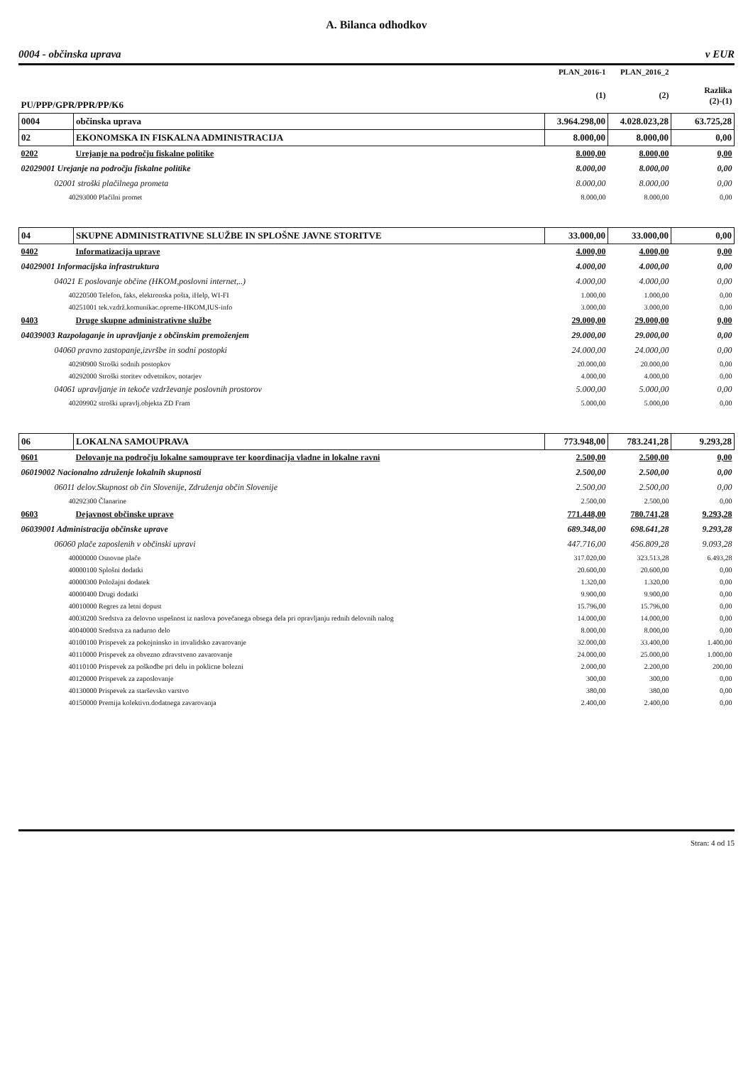A. Bilanca odhodkov
0004 - občinska uprava v EUR
| | | PLAN_2016-1 | PLAN_2016_2 | |
| --- | --- | --- | --- | --- |
| PU/PPP/GPR/PPR/PP/K6 | | (1) | (2) | Razlika (2)-(1) |
| 0004 | občinska uprava | 3.964.298,00 | 4.028.023,28 | 63.725,28 |
| 02 | EKONOMSKA IN FISKALNA ADMINISTRACIJA | 8.000,00 | 8.000,00 | 0,00 |
| 0202 | Urejanje na področju fiskalne politike | 8.000,00 | 8.000,00 | 0,00 |
| 02029001 Urejanje na področju fiskalne politike | | 8.000,00 | 8.000,00 | 0,00 |
| 02001 stroški plačilnega prometa | | 8.000,00 | 8.000,00 | 0,00 |
| 40293000 Plačilni promet | | 8.000,00 | 8.000,00 | 0,00 |
| 04 | SKUPNE ADMINISTRATIVNE SLUŽBE IN SPLOŠNE JAVNE STORITVE | 33.000,00 | 33.000,00 | 0,00 |
| 0402 | Informatizacija uprave | 4.000,00 | 4.000,00 | 0,00 |
| 04029001 Informacijska infrastruktura | | 4.000,00 | 4.000,00 | 0,00 |
| 04021 E poslovanje občine (HKOM,poslovni internet,..) | | 4.000,00 | 4.000,00 | 0,00 |
| 40220500 Telefon, faks, elektronska pošta, iHelp, WI-FI | | 1.000,00 | 1.000,00 | 0,00 |
| 40251001 tek.vzdrž.komunikac.opreme-HKOM,IUS-info | | 3.000,00 | 3.000,00 | 0,00 |
| 0403 | Druge skupne administrativne službe | 29.000,00 | 29.000,00 | 0,00 |
| 04039003 Razpolaganje in upravljanje z občinskim premoženjem | | 29.000,00 | 29.000,00 | 0,00 |
| 04060 pravno zastopanje,izvršbe in sodni postopki | | 24.000,00 | 24.000,00 | 0,00 |
| 40290900 Stroški sodnih postopkov | | 20.000,00 | 20.000,00 | 0,00 |
| 40292000 Stroški storitev odvetnikov, notarjev | | 4.000,00 | 4.000,00 | 0,00 |
| 04061 upravljanje in tekoče vzdrževanje poslovnih prostorov | | 5.000,00 | 5.000,00 | 0,00 |
| 40209902 stroški upravlj.objekta ZD Fram | | 5.000,00 | 5.000,00 | 0,00 |
| 06 | LOKALNA SAMOUPRAVA | 773.948,00 | 783.241,28 | 9.293,28 |
| 0601 | Delovanje na področju lokalne samouprave ter koordinacija vladne in lokalne ravni | 2.500,00 | 2.500,00 | 0,00 |
| 06019002 Nacionalno združenje lokalnih skupnosti | | 2.500,00 | 2.500,00 | 0,00 |
| 06011 delov.Skupnost ob čin Slovenije, Združenja občin Slovenije | | 2.500,00 | 2.500,00 | 0,00 |
| 40292300 Članarine | | 2.500,00 | 2.500,00 | 0,00 |
| 0603 | Dejavnost občinske uprave | 771.448,00 | 780.741,28 | 9.293,28 |
| 06039001 Administracija občinske uprave | | 689.348,00 | 698.641,28 | 9.293,28 |
| 06060 plače zaposlenih v občinski upravi | | 447.716,00 | 456.809,28 | 9.093,28 |
| 40000000 Osnovne plače | | 317.020,00 | 323.513,28 | 6.493,28 |
| 40000100 Splošni dodatki | | 20.600,00 | 20.600,00 | 0,00 |
| 40000300 Položajni dodatek | | 1.320,00 | 1.320,00 | 0,00 |
| 40000400 Drugi dodatki | | 9.900,00 | 9.900,00 | 0,00 |
| 40010000 Regres za letni dopust | | 15.796,00 | 15.796,00 | 0,00 |
| 40030200 Sredstva za delovno uspešnost iz naslova povečanega obsega dela pri opravljanju rednih delovnih nalog | | 14.000,00 | 14.000,00 | 0,00 |
| 40040000 Sredstva za nadurno delo | | 8.000,00 | 8.000,00 | 0,00 |
| 40100100 Prispevek za pokojninsko in invalidsko zavarovanje | | 32.000,00 | 33.400,00 | 1.400,00 |
| 40110000 Prispevek za obvezno zdravstveno zavarovanje | | 24.000,00 | 25.000,00 | 1.000,00 |
| 40110100 Prispevek za poškodbe pri delu in poklicne bolezni | | 2.000,00 | 2.200,00 | 200,00 |
| 40120000 Prispevek za zaposlovanje | | 300,00 | 300,00 | 0,00 |
| 40130000 Prispevek za starševsko varstvo | | 380,00 | 380,00 | 0,00 |
| 40150000 Premija kolektivn.dodatnega zavarovanja | | 2.400,00 | 2.400,00 | 0,00 |
Stran: 4 od 15